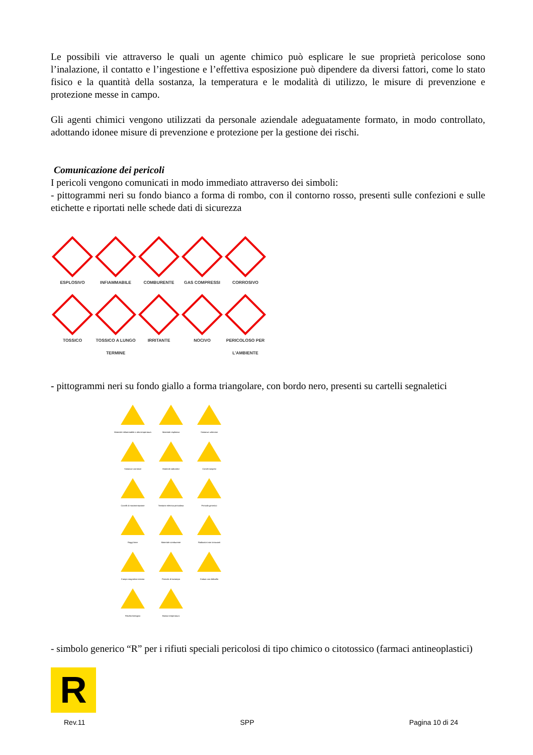Le possibili vie attraverso le quali un agente chimico può esplicare le sue proprietà pericolose sono l’inalazione, il contatto e l’ingestione e l’effettiva esposizione può dipendere da diversi fattori, come lo stato fisico e la quantità della sostanza, la temperatura e le modalità di utilizzo, le misure di prevenzione e protezione messe in campo.
Gli agenti chimici vengono utilizzati da personale aziendale adeguatamente formato, in modo controllato, adottando idonee misure di prevenzione e protezione per la gestione dei rischi.
Comunicazione dei pericoli
I pericoli vengono comunicati in modo immediato attraverso dei simboli:
- pittogrammi neri su fondo bianco a forma di rombo, con il contorno rosso, presenti sulle confezioni e sulle etichette e riportati nelle schede dati di sicurezza
ESPLOSIVO
INFIAMMABILE
COMBURENTE
GAS COMPRESSI
CORROSIVO
TOSSICO
TOSSICO A LUNGO TERMINE
IRRITANTE
NOCIVO
PERICOLOSO PER L’AMBIENTE
- pittogrammi neri su fondo giallo a forma triangolare, con bordo nero, presenti su cartelli segnaletici
Materiale infiammabile o alta temperatura
Materiale esplosivo
Sostanze velenose
Sostanze corrosive
Materiali radioattivi
Carichi sospesi
Carrelli di movimentazione
Tensione elettrica pericolosa
Pericolo generico
Raggi laser
Materiale comburente
Radiazioni non ionizzanti
Campo magnetico intenso
Pericolo di inciampo
Caduta con dislivello
Rischio biologico
Bassa temperatura
- simbolo generico “R” per i rifiuti speciali pericolosi di tipo chimico o citotossico (farmaci antineoplastici)
R
Rev.11 SPP Pagina 10 di 24